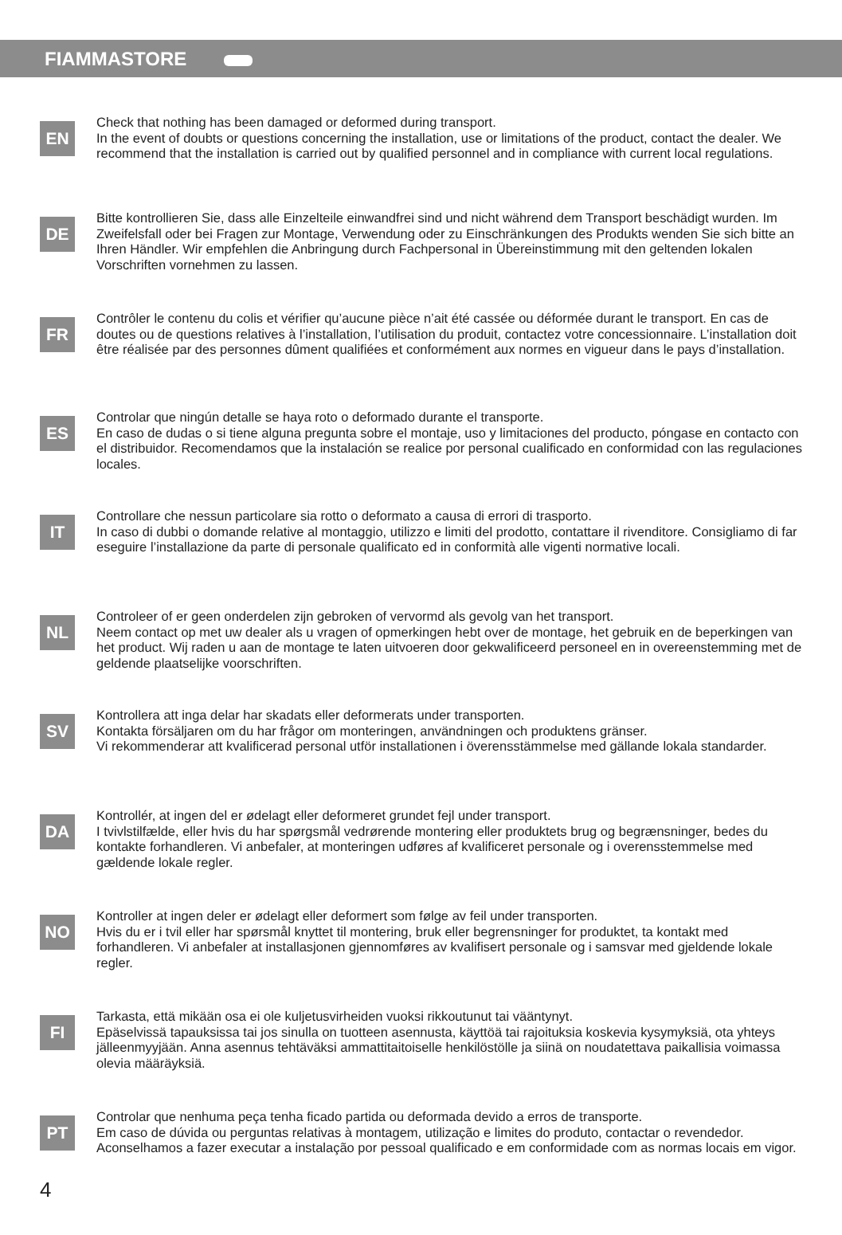FIAMMASTORE
EN
Check that nothing has been damaged or deformed during transport.
In the event of doubts or questions concerning the installation, use or limitations of the product, contact the dealer. We recommend that the installation is carried out by qualified personnel and in compliance with current local regulations.
DE
Bitte kontrollieren Sie, dass alle Einzelteile einwandfrei sind und nicht während dem Transport beschädigt wurden. Im Zweifelsfall oder bei Fragen zur Montage, Verwendung oder zu Einschränkungen des Produkts wenden Sie sich bitte an Ihren Händler. Wir empfehlen die Anbringung durch Fachpersonal in Übereinstimmung mit den geltenden lokalen Vorschriften vornehmen zu lassen.
FR
Contrôler le contenu du colis et vérifier qu’aucune pièce n’ait été cassée ou déformée durant le transport. En cas de doutes ou de questions relatives à l’installation, l’utilisation du produit, contactez votre concessionnaire. L’installation doit être réalisée par des personnes dûment qualifiées et conformément aux normes en vigueur dans le pays d’installation.
ES
Controlar que ningún detalle se haya roto o deformado durante el transporte.
En caso de dudas o si tiene alguna pregunta sobre el montaje, uso y limitaciones del producto, póngase en contacto con el distribuidor. Recomendamos que la instalación se realice por personal cualificado en conformidad con las regulaciones locales.
IT
Controllare che nessun particolare sia rotto o deformato a causa di errori di trasporto.
In caso di dubbi o domande relative al montaggio, utilizzo e limiti del prodotto, contattare il rivenditore. Consigliamo di far eseguire l’installazione da parte di personale qualificato ed in conformità alle vigenti normative locali.
NL
Controleer of er geen onderdelen zijn gebroken of vervormd als gevolg van het transport.
Neem contact op met uw dealer als u vragen of opmerkingen hebt over de montage, het gebruik en de beperkingen van het product. Wij raden u aan de montage te laten uitvoeren door gekwalificeerd personeel en in overeenstemming met de geldende plaatselijke voorschriften.
SV
Kontrollera att inga delar har skadats eller deformerats under transporten.
Kontakta försäljaren om du har frågor om monteringen, användningen och produktens gränser.
Vi rekommenderar att kvalificerad personal utför installationen i överensstämmelse med gällande lokala standarder.
DA
Kontrollér, at ingen del er ødelagt eller deformeret grundet fejl under transport.
I tvivlstilfælde, eller hvis du har spørgsmål vedrørende montering eller produktets brug og begrænsninger, bedes du kontakte forhandleren. Vi anbefaler, at monteringen udføres af kvalificeret personale og i overensstemmelse med gældende lokale regler.
NO
Kontroller at ingen deler er ødelagt eller deformert som følge av feil under transporten.
Hvis du er i tvil eller har spørsmål knyttet til montering, bruk eller begrensninger for produktet, ta kontakt med forhandleren. Vi anbefaler at installasjonen gjennomføres av kvalifisert personale og i samsvar med gjeldende lokale regler.
FI
Tarkasta, että mikään osa ei ole kuljetusvirheiden vuoksi rikkoutunut tai vääntynyt.
Epäselvissä tapauksissa tai jos sinulla on tuotteen asennusta, käyttöä tai rajoituksia koskevia kysymyksiä, ota yhteys jälleenmyyjään. Anna asennus tehtäväksi ammattitaitoiselle henkilöstölle ja siinä on noudatettava paikallisia voimassa olevia määräyksiä.
PT
Controlar que nenhuma peça tenha ficado partida ou deformada devido a erros de transporte.
Em caso de dúvida ou perguntas relativas à montagem, utilização e limites do produto, contactar o revendedor. Aconselhamos a fazer executar a instalação por pessoal qualificado e em conformidade com as normas locais em vigor.
4